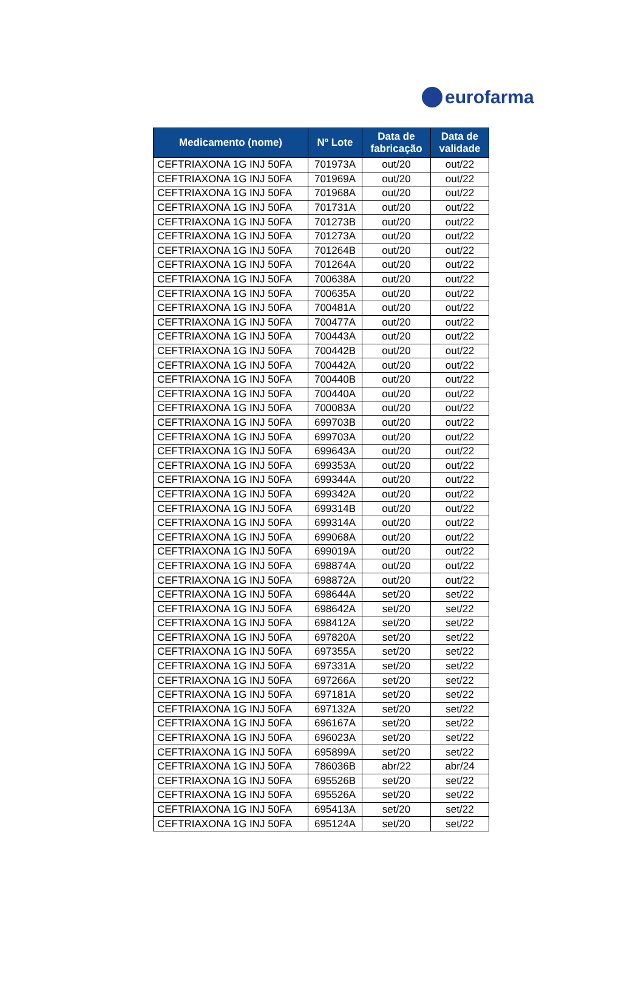eurofarma
| Medicamento (nome) | Nº Lote | Data de fabricação | Data de validade |
| --- | --- | --- | --- |
| CEFTRIAXONA 1G INJ 50FA | 701973A | out/20 | out/22 |
| CEFTRIAXONA 1G INJ 50FA | 701969A | out/20 | out/22 |
| CEFTRIAXONA 1G INJ 50FA | 701968A | out/20 | out/22 |
| CEFTRIAXONA 1G INJ 50FA | 701731A | out/20 | out/22 |
| CEFTRIAXONA 1G INJ 50FA | 701273B | out/20 | out/22 |
| CEFTRIAXONA 1G INJ 50FA | 701273A | out/20 | out/22 |
| CEFTRIAXONA 1G INJ 50FA | 701264B | out/20 | out/22 |
| CEFTRIAXONA 1G INJ 50FA | 701264A | out/20 | out/22 |
| CEFTRIAXONA 1G INJ 50FA | 700638A | out/20 | out/22 |
| CEFTRIAXONA 1G INJ 50FA | 700635A | out/20 | out/22 |
| CEFTRIAXONA 1G INJ 50FA | 700481A | out/20 | out/22 |
| CEFTRIAXONA 1G INJ 50FA | 700477A | out/20 | out/22 |
| CEFTRIAXONA 1G INJ 50FA | 700443A | out/20 | out/22 |
| CEFTRIAXONA 1G INJ 50FA | 700442B | out/20 | out/22 |
| CEFTRIAXONA 1G INJ 50FA | 700442A | out/20 | out/22 |
| CEFTRIAXONA 1G INJ 50FA | 700440B | out/20 | out/22 |
| CEFTRIAXONA 1G INJ 50FA | 700440A | out/20 | out/22 |
| CEFTRIAXONA 1G INJ 50FA | 700083A | out/20 | out/22 |
| CEFTRIAXONA 1G INJ 50FA | 699703B | out/20 | out/22 |
| CEFTRIAXONA 1G INJ 50FA | 699703A | out/20 | out/22 |
| CEFTRIAXONA 1G INJ 50FA | 699643A | out/20 | out/22 |
| CEFTRIAXONA 1G INJ 50FA | 699353A | out/20 | out/22 |
| CEFTRIAXONA 1G INJ 50FA | 699344A | out/20 | out/22 |
| CEFTRIAXONA 1G INJ 50FA | 699342A | out/20 | out/22 |
| CEFTRIAXONA 1G INJ 50FA | 699314B | out/20 | out/22 |
| CEFTRIAXONA 1G INJ 50FA | 699314A | out/20 | out/22 |
| CEFTRIAXONA 1G INJ 50FA | 699068A | out/20 | out/22 |
| CEFTRIAXONA 1G INJ 50FA | 699019A | out/20 | out/22 |
| CEFTRIAXONA 1G INJ 50FA | 698874A | out/20 | out/22 |
| CEFTRIAXONA 1G INJ 50FA | 698872A | out/20 | out/22 |
| CEFTRIAXONA 1G INJ 50FA | 698644A | set/20 | set/22 |
| CEFTRIAXONA 1G INJ 50FA | 698642A | set/20 | set/22 |
| CEFTRIAXONA 1G INJ 50FA | 698412A | set/20 | set/22 |
| CEFTRIAXONA 1G INJ 50FA | 697820A | set/20 | set/22 |
| CEFTRIAXONA 1G INJ 50FA | 697355A | set/20 | set/22 |
| CEFTRIAXONA 1G INJ 50FA | 697331A | set/20 | set/22 |
| CEFTRIAXONA 1G INJ 50FA | 697266A | set/20 | set/22 |
| CEFTRIAXONA 1G INJ 50FA | 697181A | set/20 | set/22 |
| CEFTRIAXONA 1G INJ 50FA | 697132A | set/20 | set/22 |
| CEFTRIAXONA 1G INJ 50FA | 696167A | set/20 | set/22 |
| CEFTRIAXONA 1G INJ 50FA | 696023A | set/20 | set/22 |
| CEFTRIAXONA 1G INJ 50FA | 695899A | set/20 | set/22 |
| CEFTRIAXONA 1G INJ 50FA | 786036B | abr/22 | abr/24 |
| CEFTRIAXONA 1G INJ 50FA | 695526B | set/20 | set/22 |
| CEFTRIAXONA 1G INJ 50FA | 695526A | set/20 | set/22 |
| CEFTRIAXONA 1G INJ 50FA | 695413A | set/20 | set/22 |
| CEFTRIAXONA 1G INJ 50FA | 695124A | set/20 | set/22 |